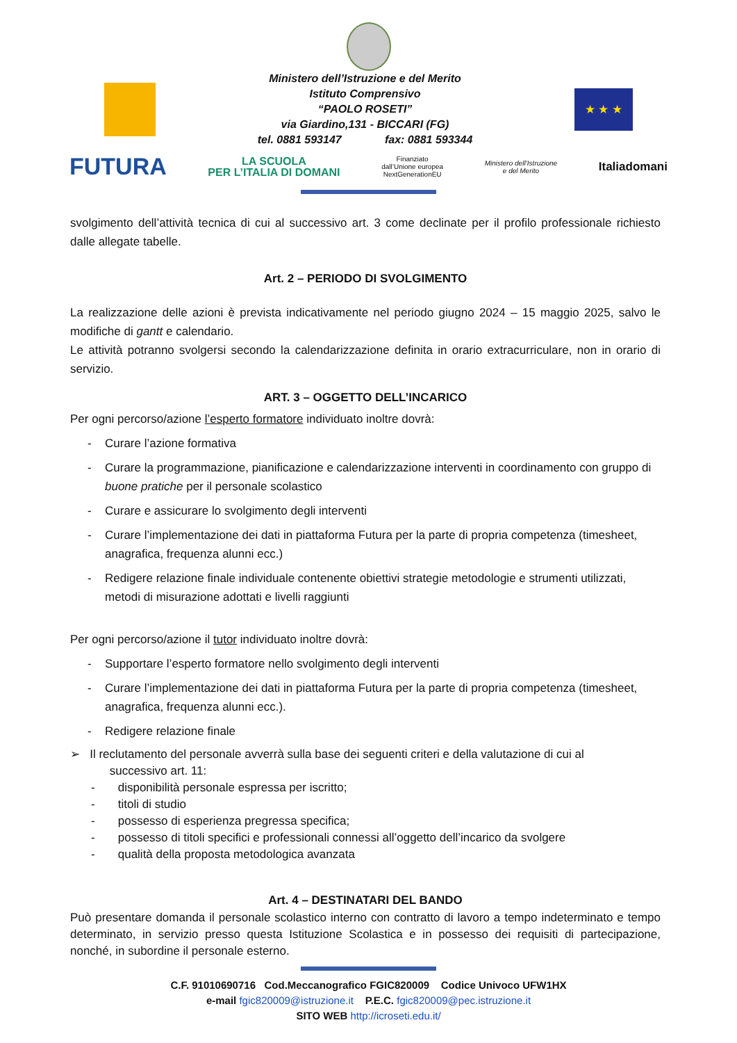Ministero dell’Istruzione e del Merito
Istituto Comprensivo
“PAOLO ROSETI”
via Giardino,131 - BICCARI (FG)
tel. 0881 593147 fax: 0881 593344
★ ★ ★
FUTURA LA SCUOLA
PER L’ITALIA DI DOMANI Finanziato
dall’Unione europea
NextGenerationEU Ministero dell’Istruzione
e del Merito Italiadomani
svolgimento dell’attività tecnica di cui al successivo art. 3 come declinate per il profilo professionale richiesto dalle allegate tabelle.
Art. 2 – PERIODO DI SVOLGIMENTO
La realizzazione delle azioni è prevista indicativamente nel periodo giugno 2024 – 15 maggio 2025, salvo le modifiche di gantt e calendario.
Le attività potranno svolgersi secondo la calendarizzazione definita in orario extracurriculare, non in orario di servizio.
ART. 3 – OGGETTO DELL’INCARICO
Per ogni percorso/azione l’esperto formatore individuato inoltre dovrà:
- Curare l’azione formativa
- Curare la programmazione, pianificazione e calendarizzazione interventi in coordinamento con gruppo di buone pratiche per il personale scolastico
- Curare e assicurare lo svolgimento degli interventi
- Curare l’implementazione dei dati in piattaforma Futura per la parte di propria competenza (timesheet, anagrafica, frequenza alunni ecc.)
- Redigere relazione finale individuale contenente obiettivi strategie metodologie e strumenti utilizzati, metodi di misurazione adottati e livelli raggiunti
Per ogni percorso/azione il tutor individuato inoltre dovrà:
- Supportare l’esperto formatore nello svolgimento degli interventi
- Curare l’implementazione dei dati in piattaforma Futura per la parte di propria competenza (timesheet, anagrafica, frequenza alunni ecc.).
- Redigere relazione finale
➢ Il reclutamento del personale avverrà sulla base dei seguenti criteri e della valutazione di cui al
successivo art. 11:
- disponibilità personale espressa per iscritto;
- titoli di studio
- possesso di esperienza pregressa specifica;
- possesso di titoli specifici e professionali connessi all’oggetto dell’incarico da svolgere
- qualità della proposta metodologica avanzata
Art. 4 – DESTINATARI DEL BANDO
Può presentare domanda il personale scolastico interno con contratto di lavoro a tempo indeterminato e tempo determinato, in servizio presso questa Istituzione Scolastica e in possesso dei requisiti di partecipazione, nonché, in subordine il personale esterno.
C.F. 91010690716 Cod.Meccanografico FGIC820009 Codice Univoco UFW1HX
e-mail fgic820009@istruzione.it P.E.C. fgic820009@pec.istruzione.it
SITO WEB http://icroseti.edu.it/